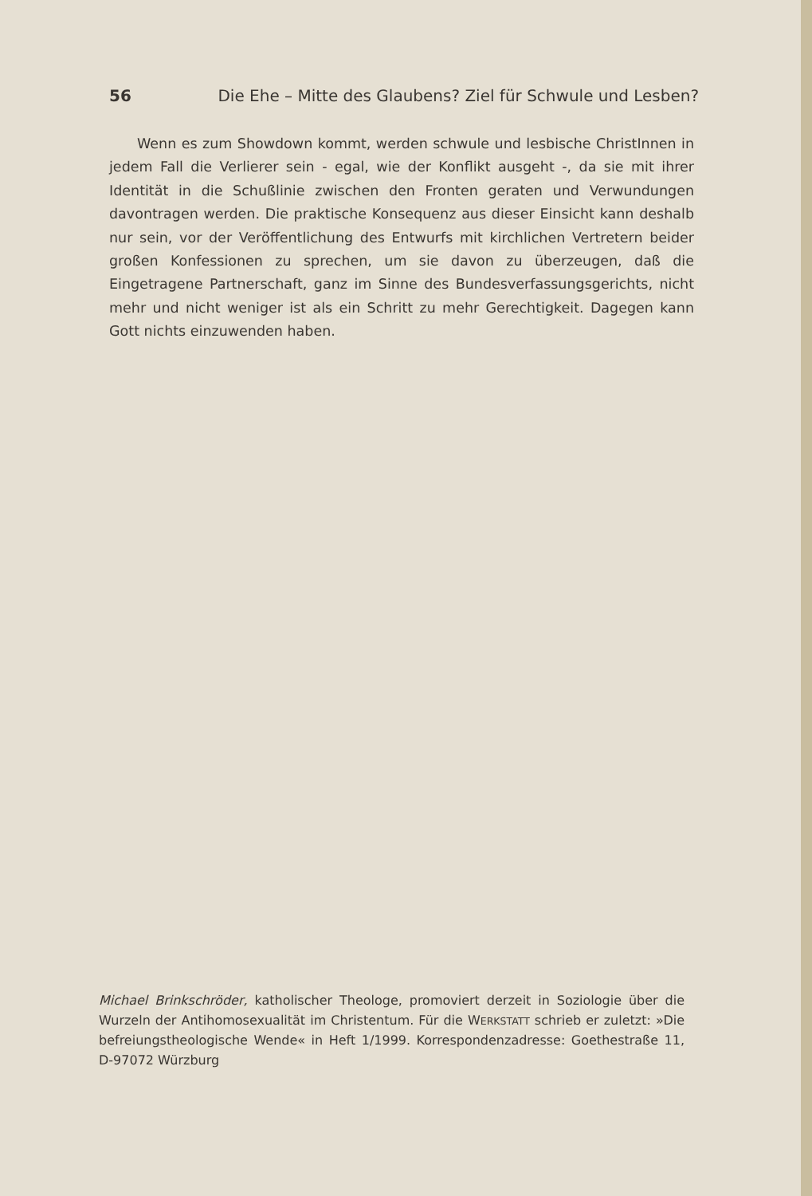56 Die Ehe – Mitte des Glaubens? Ziel für Schwule und Lesben?
Wenn es zum Showdown kommt, werden schwule und lesbische ChristInnen in jedem Fall die Verlierer sein - egal, wie der Konflikt ausgeht -, da sie mit ihrer Identität in die Schußlinie zwischen den Fronten geraten und Verwundungen davontragen werden. Die praktische Konsequenz aus dieser Einsicht kann deshalb nur sein, vor der Veröffentlichung des Entwurfs mit kirchlichen Vertretern beider großen Konfessionen zu sprechen, um sie davon zu überzeugen, daß die Eingetragene Partnerschaft, ganz im Sinne des Bundesverfassungsgerichts, nicht mehr und nicht weniger ist als ein Schritt zu mehr Gerechtigkeit. Dagegen kann Gott nichts einzuwenden haben.
Michael Brinkschröder, katholischer Theologe, promoviert derzeit in Soziologie über die Wurzeln der Antihomosexualität im Christentum. Für die WERKSTATT schrieb er zuletzt: »Die befreiungstheologische Wende« in Heft 1/1999. Korrespondenzadresse: Goethestraße 11, D-97072 Würzburg